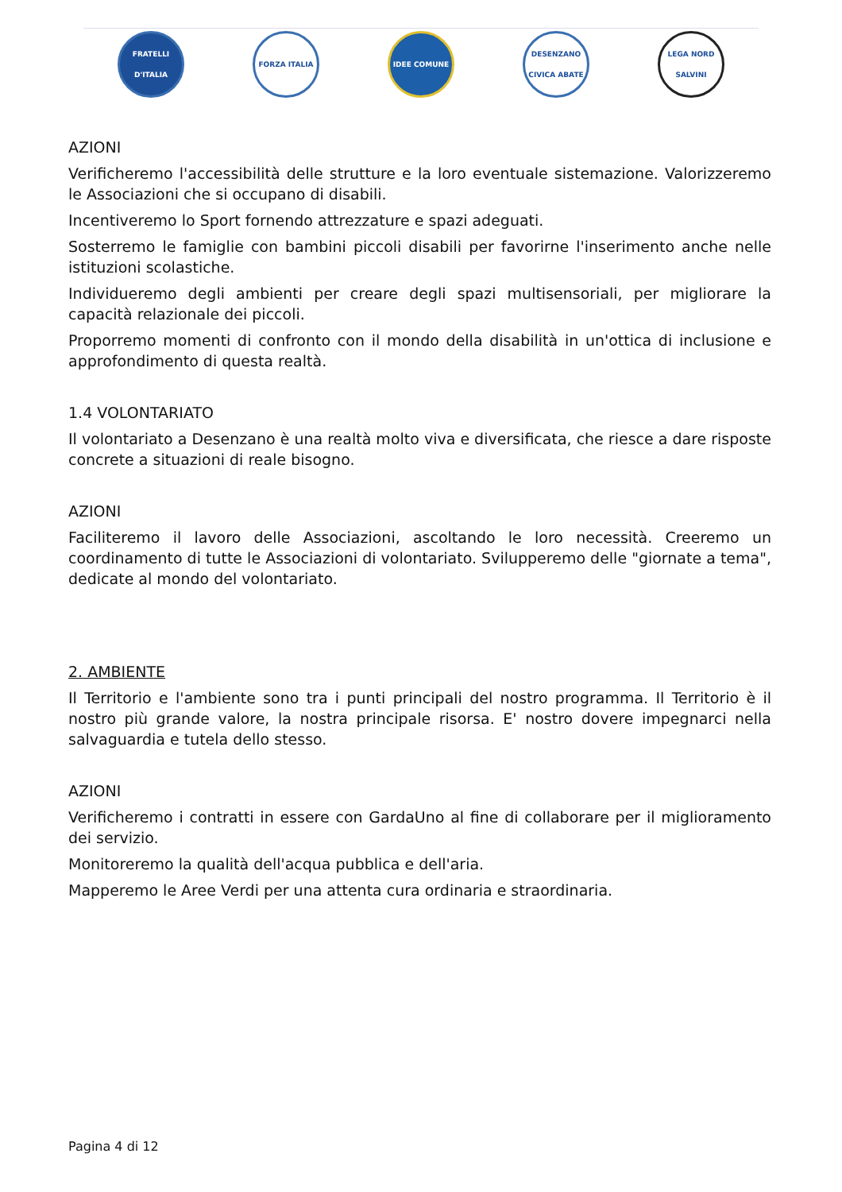FRATELLI D'ITALIA
FORZA ITALIA IDEE COMUNE
DESENZANO CIVICA ABATE
LEGA NORD SALVINI
AZIONI
Verificheremo l'accessibilità delle strutture e la loro eventuale sistemazione. Valorizzeremo le Associazioni che si occupano di disabili.
Incentiveremo lo Sport fornendo attrezzature e spazi adeguati.
Sosterremo le famiglie con bambini piccoli disabili per favorirne l'inserimento anche nelle istituzioni scolastiche.
Individueremo degli ambienti per creare degli spazi multisensoriali, per migliorare la capacità relazionale dei piccoli.
Proporremo momenti di confronto con il mondo della disabilità in un'ottica di inclusione e approfondimento di questa realtà.
1.4 VOLONTARIATO
Il volontariato a Desenzano è una realtà molto viva e diversificata, che riesce a dare risposte concrete a situazioni di reale bisogno.
AZIONI
Faciliteremo il lavoro delle Associazioni, ascoltando le loro necessità. Creeremo un coordinamento di tutte le Associazioni di volontariato. Svilupperemo delle "giornate a tema", dedicate al mondo del volontariato.
2. AMBIENTE
Il Territorio e l'ambiente sono tra i punti principali del nostro programma. Il Territorio è il nostro più grande valore, la nostra principale risorsa. E' nostro dovere impegnarci nella salvaguardia e tutela dello stesso.
AZIONI
Verificheremo i contratti in essere con GardaUno al fine di collaborare per il miglioramento dei servizio.
Monitoreremo la qualità dell'acqua pubblica e dell'aria.
Mapperemo le Aree Verdi per una attenta cura ordinaria e straordinaria.
Pagina 4 di 12